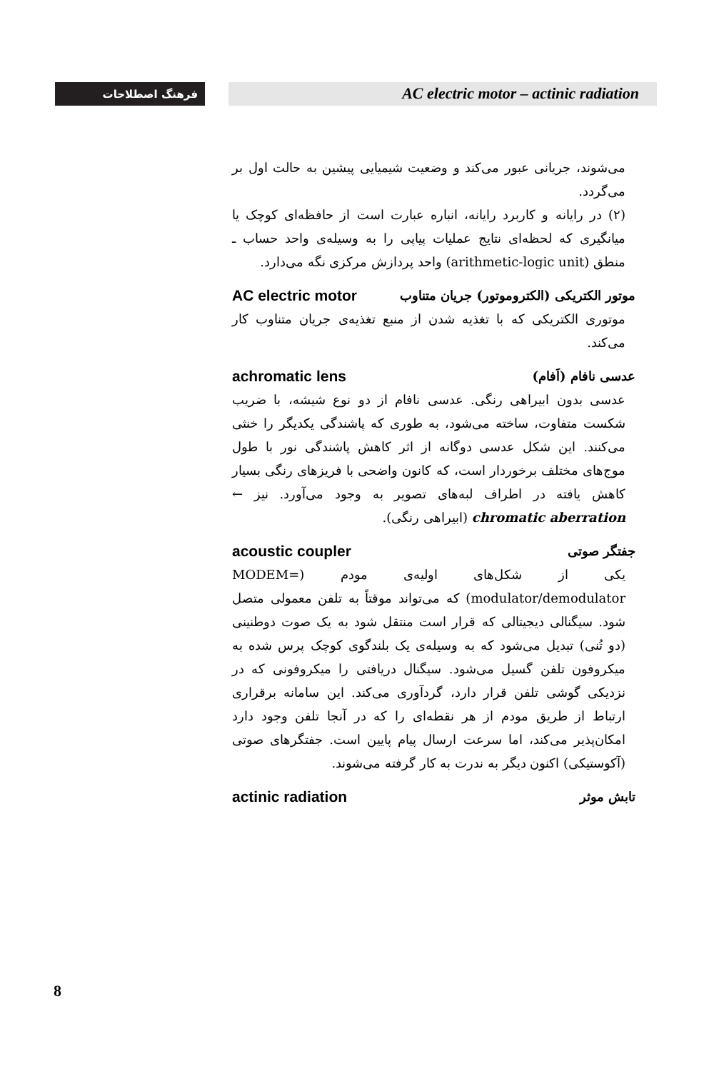فرهنگ اصطلاحات AC electric motor – actinic radiation
می‌شوند، جریانی عبور می‌کند و وضعیت شیمیایی پیشین به حالت اول بر می‌گردد.
(۲) در رایانه و کاربرد رایانه، انباره عبارت است از حافظه‌ای کوچک یا میانگیری که لحظه‌ای نتایج عملیات پیاپی را به وسیله‌ی واحد حساب ـ منطق (arithmetic-logic unit) واحد پردازش مرکزی نگه می‌دارد.
موتور الکتریکی (الکتروموتور) جریان متناوب AC electric motor
موتوری الکتریکی که با تغذیه شدن از منبع تغذیه‌ی جریان متناوب کار می‌کند.
عدسی نافام (اَفام) achromatic lens
عدسی بدون ابیراهی رنگی. عدسی نافام از دو نوع شیشه، با ضریب شکست متفاوت، ساخته می‌شود، به طوری که پاشندگی یکدیگر را خنثی می‌کنند. این شکل عدسی دوگانه از اثر کاهش پاشندگی نور با طول موج‌های مختلف برخوردار است، که کانون واضحی با فریزهای رنگی بسیار کاهش یافته در اطراف لبه‌های تصویر به وجود می‌آورد. نیز ← chromatic aberration (ابیراهی رنگی).
جفتگر صوتی acoustic coupler
یکی از شکل‌های اولیه‌ی مودم (MODEM= modulator/demodulator) که می‌تواند موقتاً به تلفن معمولی متصل شود. سیگنالی دیجیتالی که قرار است منتقل شود به یک صوت دوطنینی (دو تُنی) تبدیل می‌شود که به وسیله‌ی یک بلندگوی کوچک پرس شده به میکروفون تلفن گسیل می‌شود. سیگنال دریافتی را میکروفونی که در نزدیکی گوشی تلفن قرار دارد، گردآوری می‌کند. این سامانه برقراری ارتباط از طریق مودم از هر نقطه‌ای را که در آنجا تلفن وجود دارد امکان‌پذیر می‌کند، اما سرعت ارسال پیام پایین است. جفتگرهای صوتی (آکوستیکی) اکنون دیگر به ندرت به کار گرفته می‌شوند.
تابش موثر actinic radiation
8